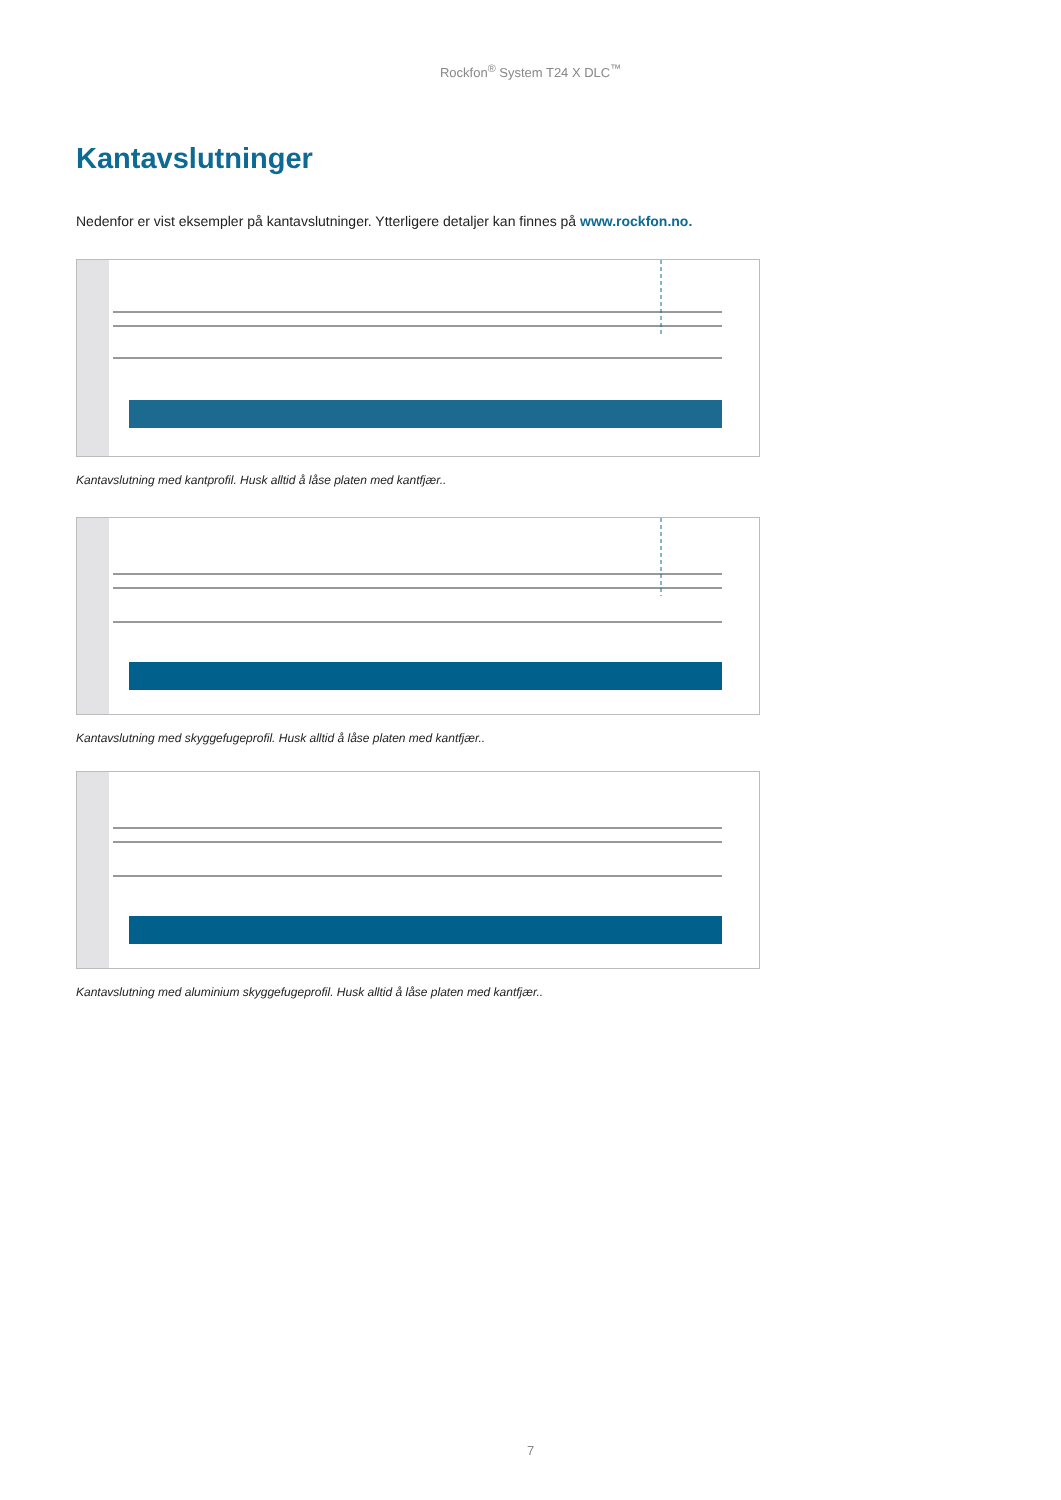Rockfon<sup>®</sup> System T24 X DLC<sup>™</sup>
Kantavslutninger
Nedenfor er vist eksempler på kantavslutninger. Ytterligere detaljer kan finnes på www.rockfon.no.
Kantavslutning med kantprofil. Husk alltid å låse platen med kantfjær..
Kantavslutning med skyggefugeprofil. Husk alltid å låse platen med kantfjær..
Kantavslutning med aluminium skyggefugeprofil. Husk alltid å låse platen med kantfjær..
7